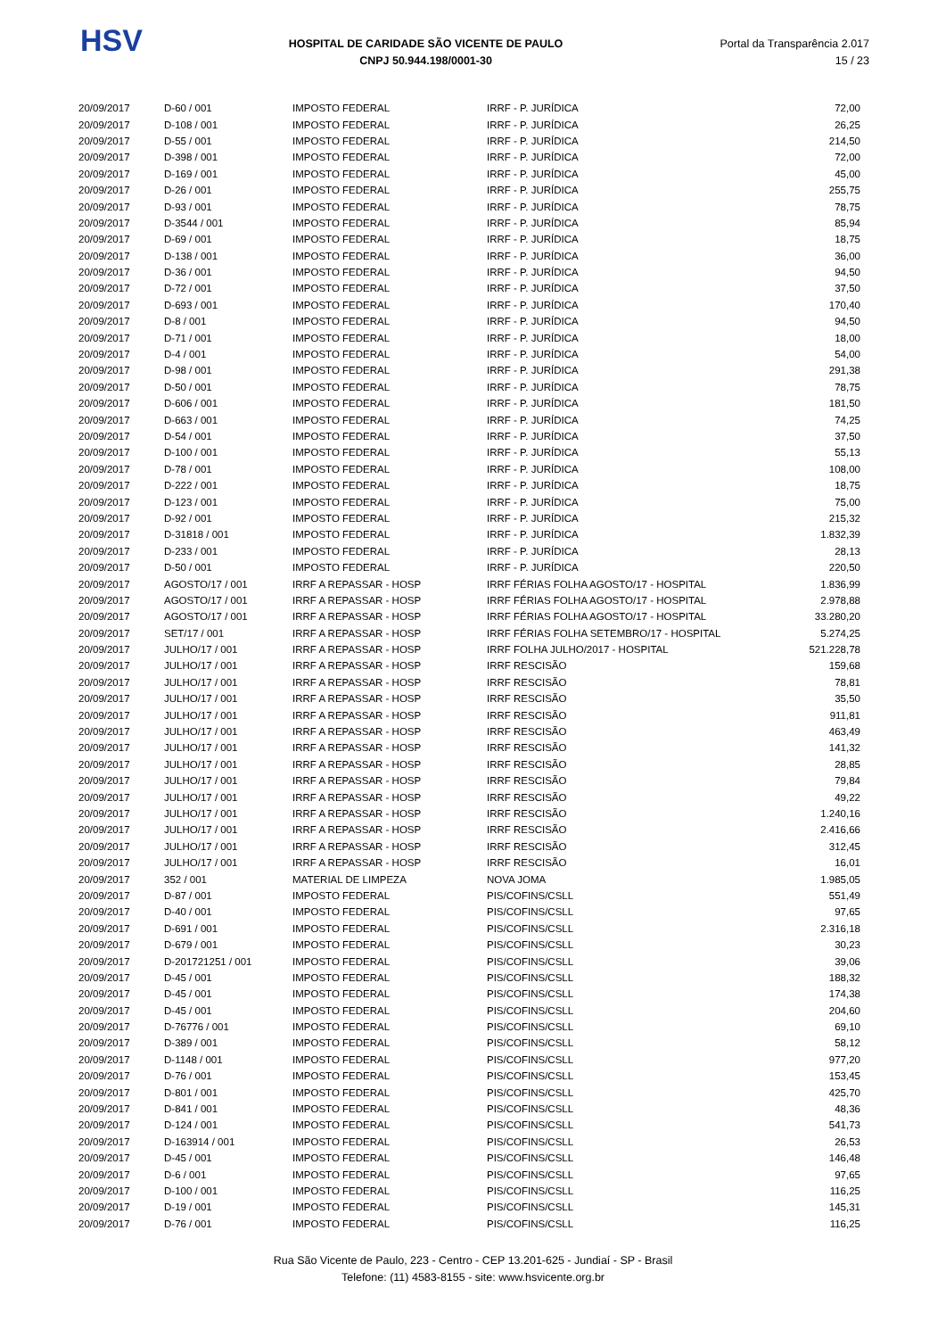HSV
HOSPITAL DE CARIDADE SÃO VICENTE DE PAULO
CNPJ 50.944.198/0001-30
Portal da Transparência 2.017
15 / 23
| 20/09/2017 | D-60 / 001 | IMPOSTO FEDERAL | IRRF - P. JURÍDICA | 72,00 |
| 20/09/2017 | D-108 / 001 | IMPOSTO FEDERAL | IRRF - P. JURÍDICA | 26,25 |
| 20/09/2017 | D-55 / 001 | IMPOSTO FEDERAL | IRRF - P. JURÍDICA | 214,50 |
| 20/09/2017 | D-398 / 001 | IMPOSTO FEDERAL | IRRF - P. JURÍDICA | 72,00 |
| 20/09/2017 | D-169 / 001 | IMPOSTO FEDERAL | IRRF - P. JURÍDICA | 45,00 |
| 20/09/2017 | D-26 / 001 | IMPOSTO FEDERAL | IRRF - P. JURÍDICA | 255,75 |
| 20/09/2017 | D-93 / 001 | IMPOSTO FEDERAL | IRRF - P. JURÍDICA | 78,75 |
| 20/09/2017 | D-3544 / 001 | IMPOSTO FEDERAL | IRRF - P. JURÍDICA | 85,94 |
| 20/09/2017 | D-69 / 001 | IMPOSTO FEDERAL | IRRF - P. JURÍDICA | 18,75 |
| 20/09/2017 | D-138 / 001 | IMPOSTO FEDERAL | IRRF - P. JURÍDICA | 36,00 |
| 20/09/2017 | D-36 / 001 | IMPOSTO FEDERAL | IRRF - P. JURÍDICA | 94,50 |
| 20/09/2017 | D-72 / 001 | IMPOSTO FEDERAL | IRRF - P. JURÍDICA | 37,50 |
| 20/09/2017 | D-693 / 001 | IMPOSTO FEDERAL | IRRF - P. JURÍDICA | 170,40 |
| 20/09/2017 | D-8 / 001 | IMPOSTO FEDERAL | IRRF - P. JURÍDICA | 94,50 |
| 20/09/2017 | D-71 / 001 | IMPOSTO FEDERAL | IRRF - P. JURÍDICA | 18,00 |
| 20/09/2017 | D-4 / 001 | IMPOSTO FEDERAL | IRRF - P. JURÍDICA | 54,00 |
| 20/09/2017 | D-98 / 001 | IMPOSTO FEDERAL | IRRF - P. JURÍDICA | 291,38 |
| 20/09/2017 | D-50 / 001 | IMPOSTO FEDERAL | IRRF - P. JURÍDICA | 78,75 |
| 20/09/2017 | D-606 / 001 | IMPOSTO FEDERAL | IRRF - P. JURÍDICA | 181,50 |
| 20/09/2017 | D-663 / 001 | IMPOSTO FEDERAL | IRRF - P. JURÍDICA | 74,25 |
| 20/09/2017 | D-54 / 001 | IMPOSTO FEDERAL | IRRF - P. JURÍDICA | 37,50 |
| 20/09/2017 | D-100 / 001 | IMPOSTO FEDERAL | IRRF - P. JURÍDICA | 55,13 |
| 20/09/2017 | D-78 / 001 | IMPOSTO FEDERAL | IRRF - P. JURÍDICA | 108,00 |
| 20/09/2017 | D-222 / 001 | IMPOSTO FEDERAL | IRRF - P. JURÍDICA | 18,75 |
| 20/09/2017 | D-123 / 001 | IMPOSTO FEDERAL | IRRF - P. JURÍDICA | 75,00 |
| 20/09/2017 | D-92 / 001 | IMPOSTO FEDERAL | IRRF - P. JURÍDICA | 215,32 |
| 20/09/2017 | D-31818 / 001 | IMPOSTO FEDERAL | IRRF - P. JURÍDICA | 1.832,39 |
| 20/09/2017 | D-233 / 001 | IMPOSTO FEDERAL | IRRF - P. JURÍDICA | 28,13 |
| 20/09/2017 | D-50 / 001 | IMPOSTO FEDERAL | IRRF - P. JURÍDICA | 220,50 |
| 20/09/2017 | AGOSTO/17 / 001 | IRRF A REPASSAR - HOSP | IRRF FÉRIAS FOLHA AGOSTO/17 - HOSPITAL | 1.836,99 |
| 20/09/2017 | AGOSTO/17 / 001 | IRRF A REPASSAR - HOSP | IRRF FÉRIAS FOLHA AGOSTO/17 - HOSPITAL | 2.978,88 |
| 20/09/2017 | AGOSTO/17 / 001 | IRRF A REPASSAR - HOSP | IRRF FÉRIAS FOLHA AGOSTO/17 - HOSPITAL | 33.280,20 |
| 20/09/2017 | SET/17 / 001 | IRRF A REPASSAR - HOSP | IRRF FÉRIAS FOLHA SETEMBRO/17 - HOSPITAL | 5.274,25 |
| 20/09/2017 | JULHO/17 / 001 | IRRF A REPASSAR - HOSP | IRRF FOLHA JULHO/2017 - HOSPITAL | 521.228,78 |
| 20/09/2017 | JULHO/17 / 001 | IRRF A REPASSAR - HOSP | IRRF RESCISÃO | 159,68 |
| 20/09/2017 | JULHO/17 / 001 | IRRF A REPASSAR - HOSP | IRRF RESCISÃO | 78,81 |
| 20/09/2017 | JULHO/17 / 001 | IRRF A REPASSAR - HOSP | IRRF RESCISÃO | 35,50 |
| 20/09/2017 | JULHO/17 / 001 | IRRF A REPASSAR - HOSP | IRRF RESCISÃO | 911,81 |
| 20/09/2017 | JULHO/17 / 001 | IRRF A REPASSAR - HOSP | IRRF RESCISÃO | 463,49 |
| 20/09/2017 | JULHO/17 / 001 | IRRF A REPASSAR - HOSP | IRRF RESCISÃO | 141,32 |
| 20/09/2017 | JULHO/17 / 001 | IRRF A REPASSAR - HOSP | IRRF RESCISÃO | 28,85 |
| 20/09/2017 | JULHO/17 / 001 | IRRF A REPASSAR - HOSP | IRRF RESCISÃO | 79,84 |
| 20/09/2017 | JULHO/17 / 001 | IRRF A REPASSAR - HOSP | IRRF RESCISÃO | 49,22 |
| 20/09/2017 | JULHO/17 / 001 | IRRF A REPASSAR - HOSP | IRRF RESCISÃO | 1.240,16 |
| 20/09/2017 | JULHO/17 / 001 | IRRF A REPASSAR - HOSP | IRRF RESCISÃO | 2.416,66 |
| 20/09/2017 | JULHO/17 / 001 | IRRF A REPASSAR - HOSP | IRRF RESCISÃO | 312,45 |
| 20/09/2017 | JULHO/17 / 001 | IRRF A REPASSAR - HOSP | IRRF RESCISÃO | 16,01 |
| 20/09/2017 | 352 / 001 | MATERIAL DE LIMPEZA | NOVA JOMA | 1.985,05 |
| 20/09/2017 | D-87 / 001 | IMPOSTO FEDERAL | PIS/COFINS/CSLL | 551,49 |
| 20/09/2017 | D-40 / 001 | IMPOSTO FEDERAL | PIS/COFINS/CSLL | 97,65 |
| 20/09/2017 | D-691 / 001 | IMPOSTO FEDERAL | PIS/COFINS/CSLL | 2.316,18 |
| 20/09/2017 | D-679 / 001 | IMPOSTO FEDERAL | PIS/COFINS/CSLL | 30,23 |
| 20/09/2017 | D-201721251 / 001 | IMPOSTO FEDERAL | PIS/COFINS/CSLL | 39,06 |
| 20/09/2017 | D-45 / 001 | IMPOSTO FEDERAL | PIS/COFINS/CSLL | 188,32 |
| 20/09/2017 | D-45 / 001 | IMPOSTO FEDERAL | PIS/COFINS/CSLL | 174,38 |
| 20/09/2017 | D-45 / 001 | IMPOSTO FEDERAL | PIS/COFINS/CSLL | 204,60 |
| 20/09/2017 | D-76776 / 001 | IMPOSTO FEDERAL | PIS/COFINS/CSLL | 69,10 |
| 20/09/2017 | D-389 / 001 | IMPOSTO FEDERAL | PIS/COFINS/CSLL | 58,12 |
| 20/09/2017 | D-1148 / 001 | IMPOSTO FEDERAL | PIS/COFINS/CSLL | 977,20 |
| 20/09/2017 | D-76 / 001 | IMPOSTO FEDERAL | PIS/COFINS/CSLL | 153,45 |
| 20/09/2017 | D-801 / 001 | IMPOSTO FEDERAL | PIS/COFINS/CSLL | 425,70 |
| 20/09/2017 | D-841 / 001 | IMPOSTO FEDERAL | PIS/COFINS/CSLL | 48,36 |
| 20/09/2017 | D-124 / 001 | IMPOSTO FEDERAL | PIS/COFINS/CSLL | 541,73 |
| 20/09/2017 | D-163914 / 001 | IMPOSTO FEDERAL | PIS/COFINS/CSLL | 26,53 |
| 20/09/2017 | D-45 / 001 | IMPOSTO FEDERAL | PIS/COFINS/CSLL | 146,48 |
| 20/09/2017 | D-6 / 001 | IMPOSTO FEDERAL | PIS/COFINS/CSLL | 97,65 |
| 20/09/2017 | D-100 / 001 | IMPOSTO FEDERAL | PIS/COFINS/CSLL | 116,25 |
| 20/09/2017 | D-19 / 001 | IMPOSTO FEDERAL | PIS/COFINS/CSLL | 145,31 |
| 20/09/2017 | D-76 / 001 | IMPOSTO FEDERAL | PIS/COFINS/CSLL | 116,25 |
Rua São Vicente de Paulo, 223 - Centro - CEP 13.201-625 - Jundiaí - SP - Brasil
Telefone: (11) 4583-8155 - site: www.hsvicente.org.br